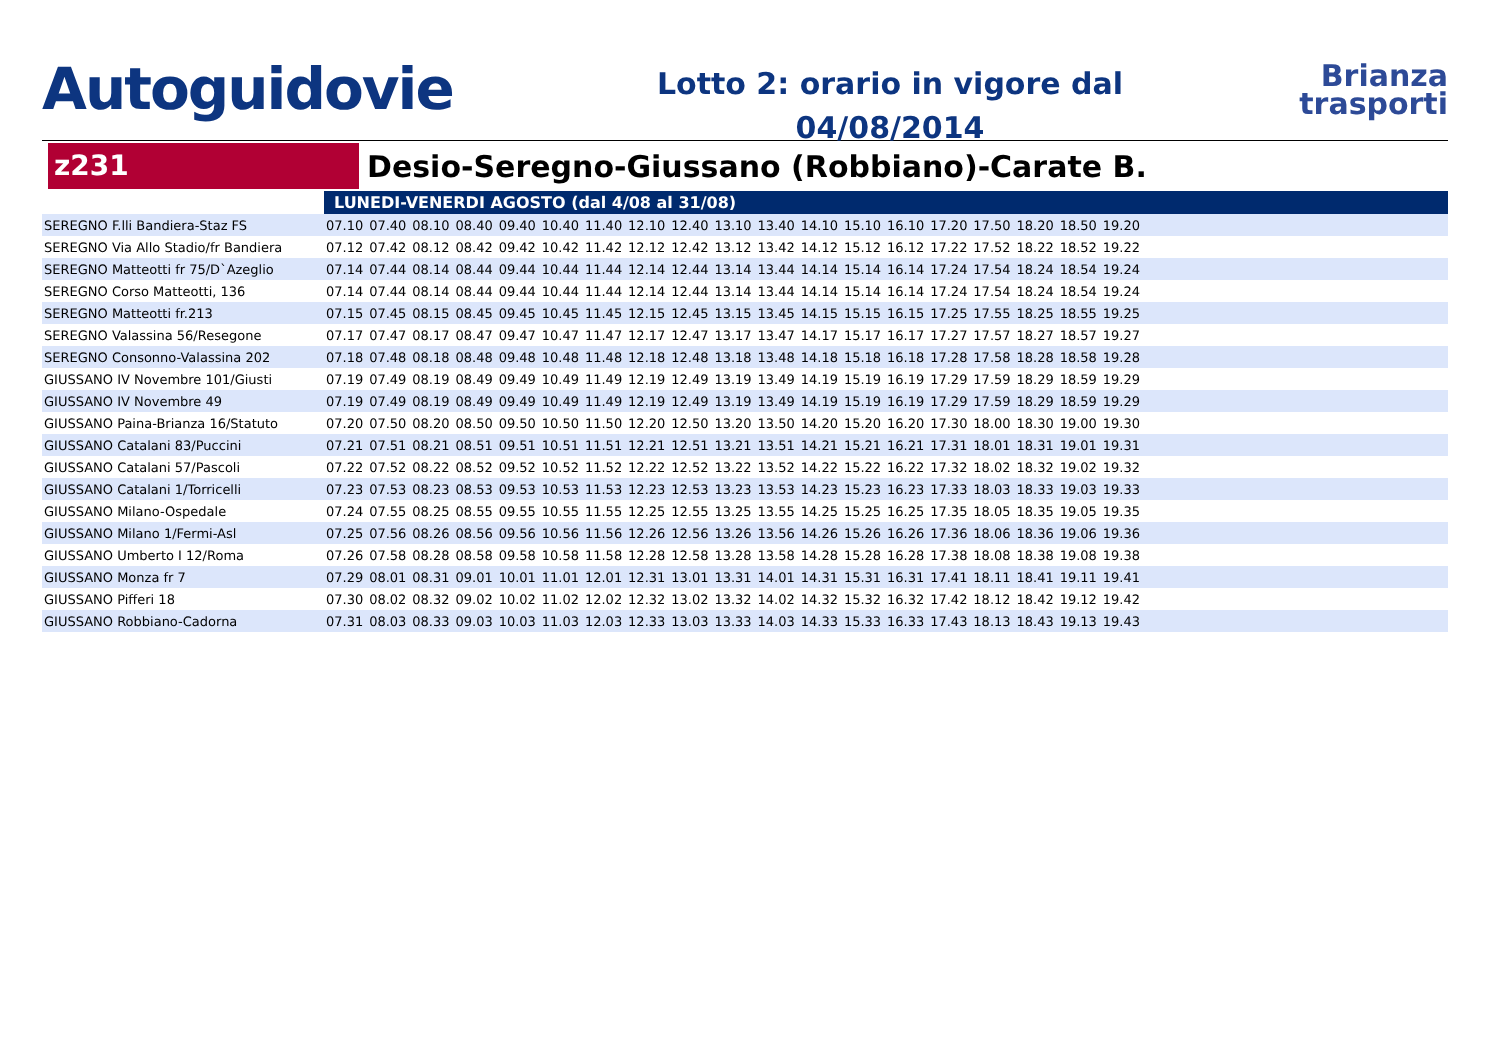Autoguidovie
Lotto 2: orario in vigore dal
04/08/2014
Brianza
trasporti
z231
Desio-Seregno-Giussano (Robbiano)-Carate B.
| | LUNEDI-VENERDI AGOSTO (dal 4/08 al 31/08) | | | | | | | | | | | | | | | | | | | |
| SEREGNO F.lli Bandiera-Staz FS | 07.10 | 07.40 | 08.10 | 08.40 | 09.40 | 10.40 | 11.40 | 12.10 | 12.40 | 13.10 | 13.40 | 14.10 | 15.10 | 16.10 | 17.20 | 17.50 | 18.20 | 18.50 | 19.20 | |
| SEREGNO Via Allo Stadio/fr Bandiera | 07.12 | 07.42 | 08.12 | 08.42 | 09.42 | 10.42 | 11.42 | 12.12 | 12.42 | 13.12 | 13.42 | 14.12 | 15.12 | 16.12 | 17.22 | 17.52 | 18.22 | 18.52 | 19.22 | |
| SEREGNO Matteotti fr 75/D`Azeglio | 07.14 | 07.44 | 08.14 | 08.44 | 09.44 | 10.44 | 11.44 | 12.14 | 12.44 | 13.14 | 13.44 | 14.14 | 15.14 | 16.14 | 17.24 | 17.54 | 18.24 | 18.54 | 19.24 | |
| SEREGNO Corso Matteotti, 136 | 07.14 | 07.44 | 08.14 | 08.44 | 09.44 | 10.44 | 11.44 | 12.14 | 12.44 | 13.14 | 13.44 | 14.14 | 15.14 | 16.14 | 17.24 | 17.54 | 18.24 | 18.54 | 19.24 | |
| SEREGNO Matteotti fr.213 | 07.15 | 07.45 | 08.15 | 08.45 | 09.45 | 10.45 | 11.45 | 12.15 | 12.45 | 13.15 | 13.45 | 14.15 | 15.15 | 16.15 | 17.25 | 17.55 | 18.25 | 18.55 | 19.25 | |
| SEREGNO Valassina 56/Resegone | 07.17 | 07.47 | 08.17 | 08.47 | 09.47 | 10.47 | 11.47 | 12.17 | 12.47 | 13.17 | 13.47 | 14.17 | 15.17 | 16.17 | 17.27 | 17.57 | 18.27 | 18.57 | 19.27 | |
| SEREGNO Consonno-Valassina 202 | 07.18 | 07.48 | 08.18 | 08.48 | 09.48 | 10.48 | 11.48 | 12.18 | 12.48 | 13.18 | 13.48 | 14.18 | 15.18 | 16.18 | 17.28 | 17.58 | 18.28 | 18.58 | 19.28 | |
| GIUSSANO IV Novembre 101/Giusti | 07.19 | 07.49 | 08.19 | 08.49 | 09.49 | 10.49 | 11.49 | 12.19 | 12.49 | 13.19 | 13.49 | 14.19 | 15.19 | 16.19 | 17.29 | 17.59 | 18.29 | 18.59 | 19.29 | |
| GIUSSANO IV Novembre 49 | 07.19 | 07.49 | 08.19 | 08.49 | 09.49 | 10.49 | 11.49 | 12.19 | 12.49 | 13.19 | 13.49 | 14.19 | 15.19 | 16.19 | 17.29 | 17.59 | 18.29 | 18.59 | 19.29 | |
| GIUSSANO Paina-Brianza 16/Statuto | 07.20 | 07.50 | 08.20 | 08.50 | 09.50 | 10.50 | 11.50 | 12.20 | 12.50 | 13.20 | 13.50 | 14.20 | 15.20 | 16.20 | 17.30 | 18.00 | 18.30 | 19.00 | 19.30 | |
| GIUSSANO Catalani 83/Puccini | 07.21 | 07.51 | 08.21 | 08.51 | 09.51 | 10.51 | 11.51 | 12.21 | 12.51 | 13.21 | 13.51 | 14.21 | 15.21 | 16.21 | 17.31 | 18.01 | 18.31 | 19.01 | 19.31 | |
| GIUSSANO Catalani 57/Pascoli | 07.22 | 07.52 | 08.22 | 08.52 | 09.52 | 10.52 | 11.52 | 12.22 | 12.52 | 13.22 | 13.52 | 14.22 | 15.22 | 16.22 | 17.32 | 18.02 | 18.32 | 19.02 | 19.32 | |
| GIUSSANO Catalani 1/Torricelli | 07.23 | 07.53 | 08.23 | 08.53 | 09.53 | 10.53 | 11.53 | 12.23 | 12.53 | 13.23 | 13.53 | 14.23 | 15.23 | 16.23 | 17.33 | 18.03 | 18.33 | 19.03 | 19.33 | |
| GIUSSANO Milano-Ospedale | 07.24 | 07.55 | 08.25 | 08.55 | 09.55 | 10.55 | 11.55 | 12.25 | 12.55 | 13.25 | 13.55 | 14.25 | 15.25 | 16.25 | 17.35 | 18.05 | 18.35 | 19.05 | 19.35 | |
| GIUSSANO Milano 1/Fermi-Asl | 07.25 | 07.56 | 08.26 | 08.56 | 09.56 | 10.56 | 11.56 | 12.26 | 12.56 | 13.26 | 13.56 | 14.26 | 15.26 | 16.26 | 17.36 | 18.06 | 18.36 | 19.06 | 19.36 | |
| GIUSSANO Umberto I 12/Roma | 07.26 | 07.58 | 08.28 | 08.58 | 09.58 | 10.58 | 11.58 | 12.28 | 12.58 | 13.28 | 13.58 | 14.28 | 15.28 | 16.28 | 17.38 | 18.08 | 18.38 | 19.08 | 19.38 | |
| GIUSSANO Monza fr 7 | 07.29 | 08.01 | 08.31 | 09.01 | 10.01 | 11.01 | 12.01 | 12.31 | 13.01 | 13.31 | 14.01 | 14.31 | 15.31 | 16.31 | 17.41 | 18.11 | 18.41 | 19.11 | 19.41 | |
| GIUSSANO Pifferi 18 | 07.30 | 08.02 | 08.32 | 09.02 | 10.02 | 11.02 | 12.02 | 12.32 | 13.02 | 13.32 | 14.02 | 14.32 | 15.32 | 16.32 | 17.42 | 18.12 | 18.42 | 19.12 | 19.42 | |
| GIUSSANO Robbiano-Cadorna | 07.31 | 08.03 | 08.33 | 09.03 | 10.03 | 11.03 | 12.03 | 12.33 | 13.03 | 13.33 | 14.03 | 14.33 | 15.33 | 16.33 | 17.43 | 18.13 | 18.43 | 19.13 | 19.43 | |